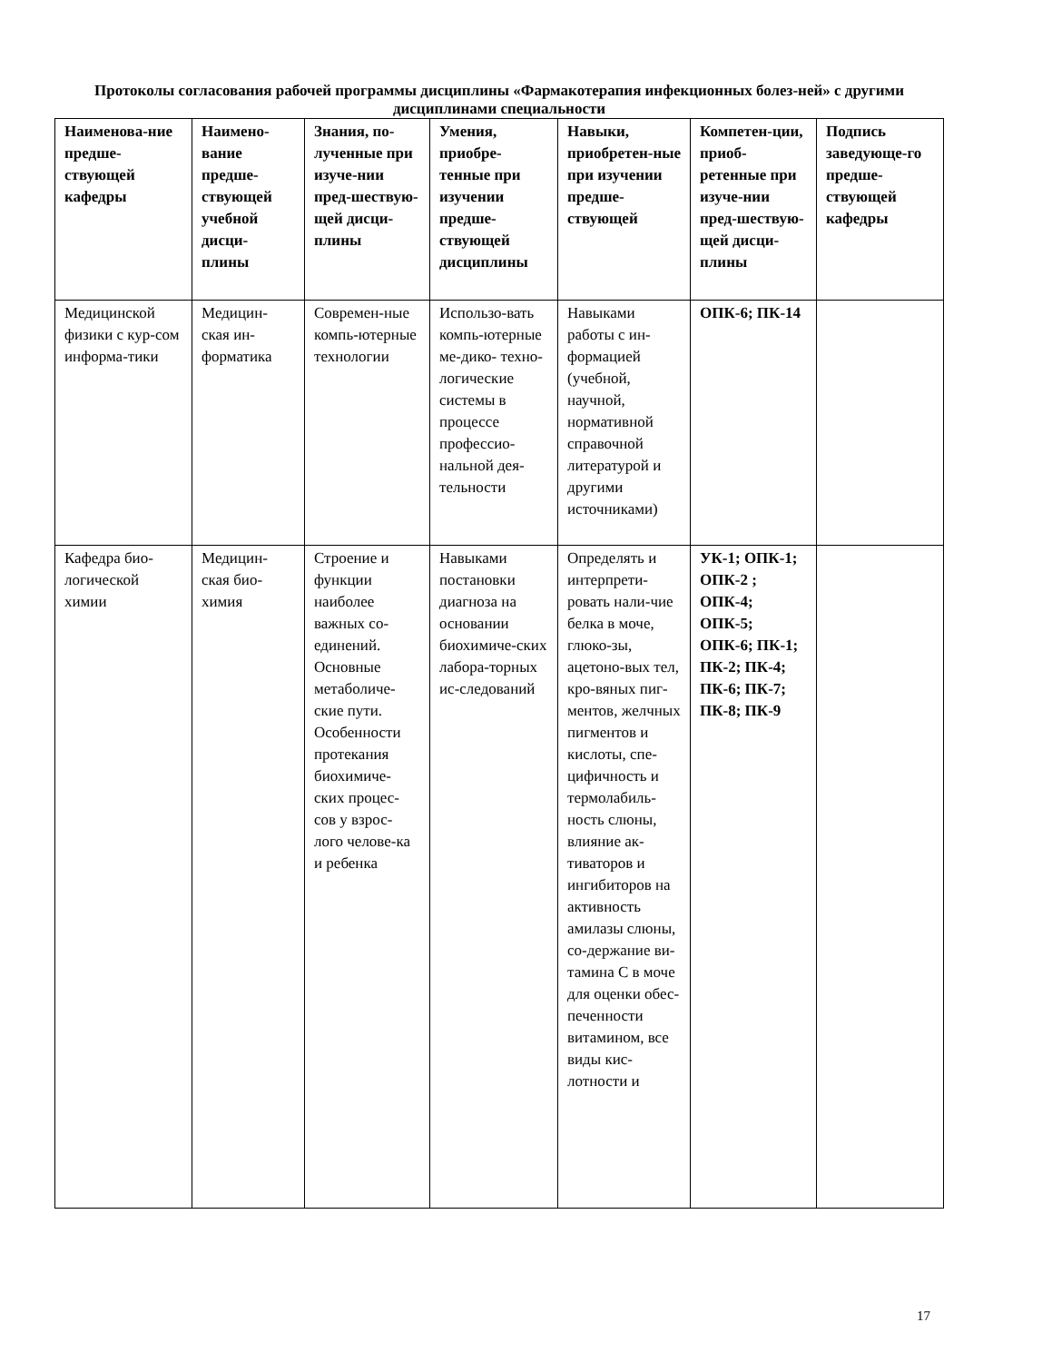Протоколы согласования рабочей программы дисциплины «Фармакотерапия инфекционных болез-ней» с другими дисциплинами специальности
| Наименова-ние предше-ствующей кафедры | Наимено-вание предше-ствующей учебной дисци-плины | Знания, по-лученные при изуче-нии пред-шествую-щей дисци-плины | Умения, приобре-тенные при изучении предше-ствующей дисциплины | Навыки, приобретен-ные при изучении предше-ствующей | Компетен-ции, приоб-ретенные при изуче-нии пред-шествую-щей дисци-плины | Подпись заведующе-го предше-ствующей кафедры |
| --- | --- | --- | --- | --- | --- | --- |
| Медицинской физики с кур-сом информа-тики | Медицин-ская ин-форматика | Современ-ные компь-ютерные технологии | Использо-вать компь-ютерные ме-дико- техно-логические системы в процессе профессио-нальной дея-тельности | Навыками работы с ин-формацией (учебной, научной, нормативной справочной литературой и другими источниками) | ОПК-6; ПК-14 | |
| Кафедра био-логической химии | Медицин-ская био-химия | Строение и функции наиболее важных со-единений. Основные метаболиче-ские пути. Особенности протекания биохимиче-ских процес-сов у взрос-лого челове-ка и ребенка | Навыками постановки диагноза на основании биохимиче-ских лабора-торных ис-следований | Определять и интерпрети-ровать нали-чие белка в моче, глюко-зы, ацетоно-вых тел, кро-вяных пиг-ментов, желчных пигментов и кислоты, спе-цифичность и термолабиль-ность слюны, влияние ак-тиваторов и ингибиторов на активность амилазы слюны, со-держание ви-тамина С в моче для оценки обес-печенности витамином, все виды кис-лотности и | УК-1; ОПК-1; ОПК-2 ; ОПК-4; ОПК-5; ОПК-6; ПК-1; ПК-2; ПК-4; ПК-6; ПК-7; ПК-8; ПК-9 | |
17